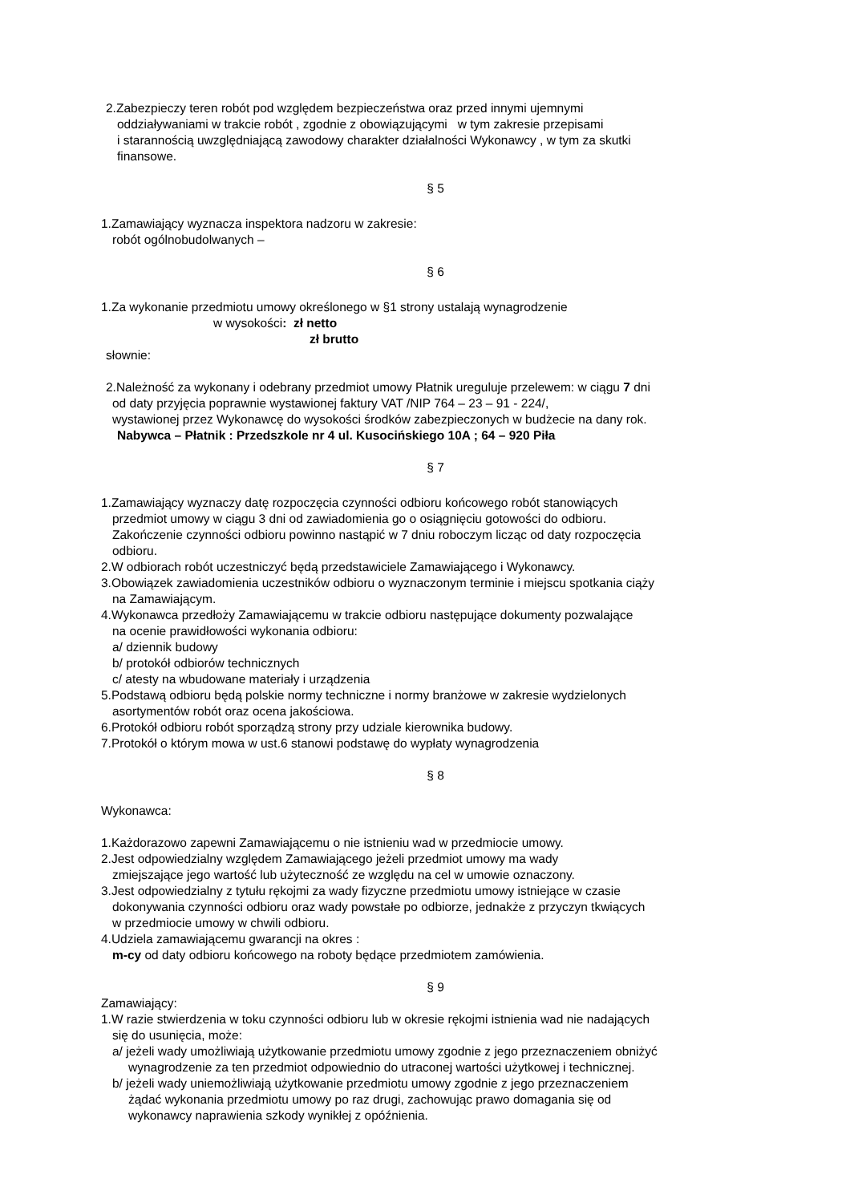2.Zabezpieczy teren robót pod względem bezpieczeństwa oraz przed innymi ujemnymi
oddziaływaniami w trakcie robót , zgodnie z obowiązującymi w tym zakresie przepisami
i starannością uwzględniającą zawodowy charakter działalności Wykonawcy , w tym za skutki
finansowe.
§ 5
1.Zamawiający wyznacza inspektora nadzoru w zakresie:
robót ogólnobudolwanych –
§ 6
1.Za wykonanie przedmiotu umowy określonego w §1 strony ustalają wynagrodzenie
w wysokości: zł netto
zł brutto
słownie:
2.Należność za wykonany i odebrany przedmiot umowy Płatnik ureguluje przelewem: w ciągu 7 dni
od daty przyjęcia poprawnie wystawionej faktury VAT /NIP 764 – 23 – 91 - 224/,
wystawionej przez Wykonawcę do wysokości środków zabezpieczonych w budżecie na dany rok.
Nabywca – Płatnik : Przedszkole nr 4 ul. Kusocińskiego 10A ; 64 – 920 Piła
§ 7
1.Zamawiający wyznaczy datę rozpoczęcia czynności odbioru końcowego robót stanowiących
przedmiot umowy w ciągu 3 dni od zawiadomienia go o osiągnięciu gotowości do odbioru.
Zakończenie czynności odbioru powinno nastąpić w 7 dniu roboczym licząc od daty rozpoczęcia
odbioru.
2.W odbiorach robót uczestniczyć będą przedstawiciele Zamawiającego i Wykonawcy.
3.Obowiązek zawiadomienia uczestników odbioru o wyznaczonym terminie i miejscu spotkania ciąży
na Zamawiającym.
4.Wykonawca przedłoży Zamawiającemu w trakcie odbioru następujące dokumenty pozwalające
na ocenie prawidłowości wykonania odbioru:
a/ dziennik budowy
b/ protokół odbiorów technicznych
c/ atesty na wbudowane materiały i urządzenia
5.Podstawą odbioru będą polskie normy techniczne i normy branżowe w zakresie wydzielonych
asortymentów robót oraz ocena jakościowa.
6.Protokół odbioru robót sporządzą strony przy udziale kierownika budowy.
7.Protokół o którym mowa w ust.6 stanowi podstawę do wypłaty wynagrodzenia
§ 8
Wykonawca:
1.Każdorazowo zapewni Zamawiającemu o nie istnieniu wad w przedmiocie umowy.
2.Jest odpowiedzialny względem Zamawiającego jeżeli przedmiot umowy ma wady
zmiejszające jego wartość lub użyteczność ze względu na cel w umowie oznaczony.
3.Jest odpowiedzialny z tytułu rękojmi za wady fizyczne przedmiotu umowy istniejące w czasie
dokonywania czynności odbioru oraz wady powstałe po odbiorze, jednakże z przyczyn tkwiących
w przedmiocie umowy w chwili odbioru.
4.Udziela zamawiającemu gwarancji na okres :
m-cy od daty odbioru końcowego na roboty będące przedmiotem zamówienia.
§ 9
Zamawiający:
1.W razie stwierdzenia w toku czynności odbioru lub w okresie rękojmi istnienia wad nie nadających
się do usunięcia, może:
a/ jeżeli wady umożliwiają użytkowanie przedmiotu umowy zgodnie z jego przeznaczeniem obniżyć
wynagrodzenie za ten przedmiot odpowiednio do utraconej wartości użytkowej i technicznej.
b/ jeżeli wady uniemożliwiają użytkowanie przedmiotu umowy zgodnie z jego przeznaczeniem
żądać wykonania przedmiotu umowy po raz drugi, zachowując prawo domagania się od
wykonawcy naprawienia szkody wynikłej z opóźnienia.